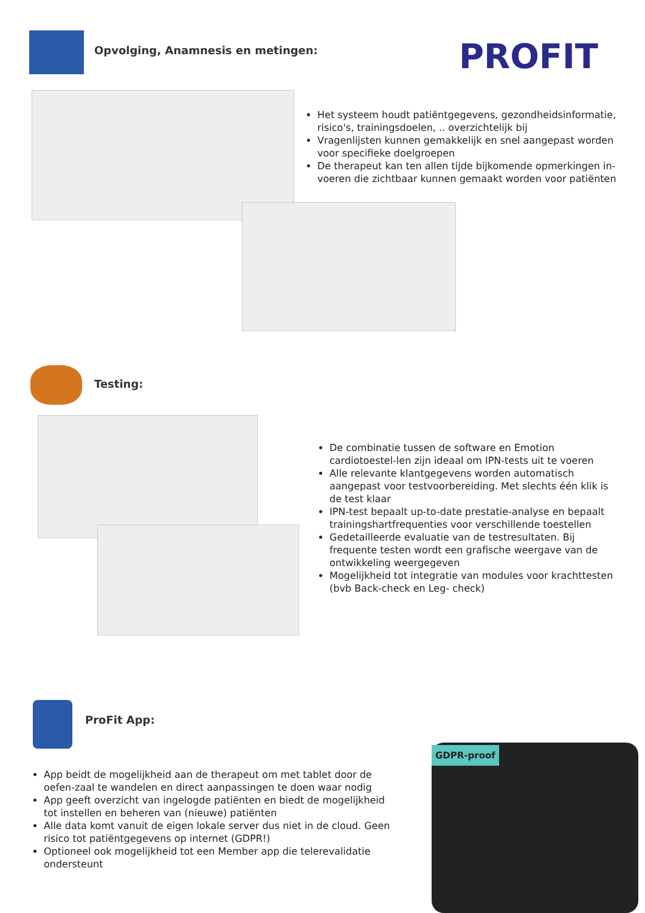Opvolging, Anamnesis en metingen:
PROFIT
Het systeem houdt patiëntgegevens, gezondheidsinformatie, risico's, trainingsdoelen, .. overzichtelijk bij
Vragenlijsten kunnen gemakkelijk en snel aangepast worden voor specifieke doelgroepen
De therapeut kan ten allen tijde bijkomende opmerkingen in-voeren die zichtbaar kunnen gemaakt worden voor patiënten
Testing:
De combinatie tussen de software en Emotion cardiotoestel-len zijn ideaal om IPN-tests uit te voeren
Alle relevante klantgegevens worden automatisch aangepast voor testvoorbereiding. Met slechts één klik is de test klaar
IPN-test bepaalt up-to-date prestatie-analyse en bepaalt trainingshartfrequenties voor verschillende toestellen
Gedetailleerde evaluatie van de testresultaten. Bij frequente testen wordt een grafische weergave van de ontwikkeling weergegeven
Mogelijkheid tot integratie van modules voor krachttesten (bvb Back-check en Leg- check)
ProFit App:
App beidt de mogelijkheid aan de therapeut om met tablet door de oefen-zaal te wandelen en direct aanpassingen te doen waar nodig
App geeft overzicht van ingelogde patiënten en biedt de mogelijkheid tot instellen en beheren van (nieuwe) patiënten
Alle data komt vanuit de eigen lokale server dus niet in de cloud. Geen risico tot patiëntgegevens op internet (GDPR!)
Optioneel ook mogelijkheid tot een Member app die telerevalidatie ondersteunt
GDPR-proof